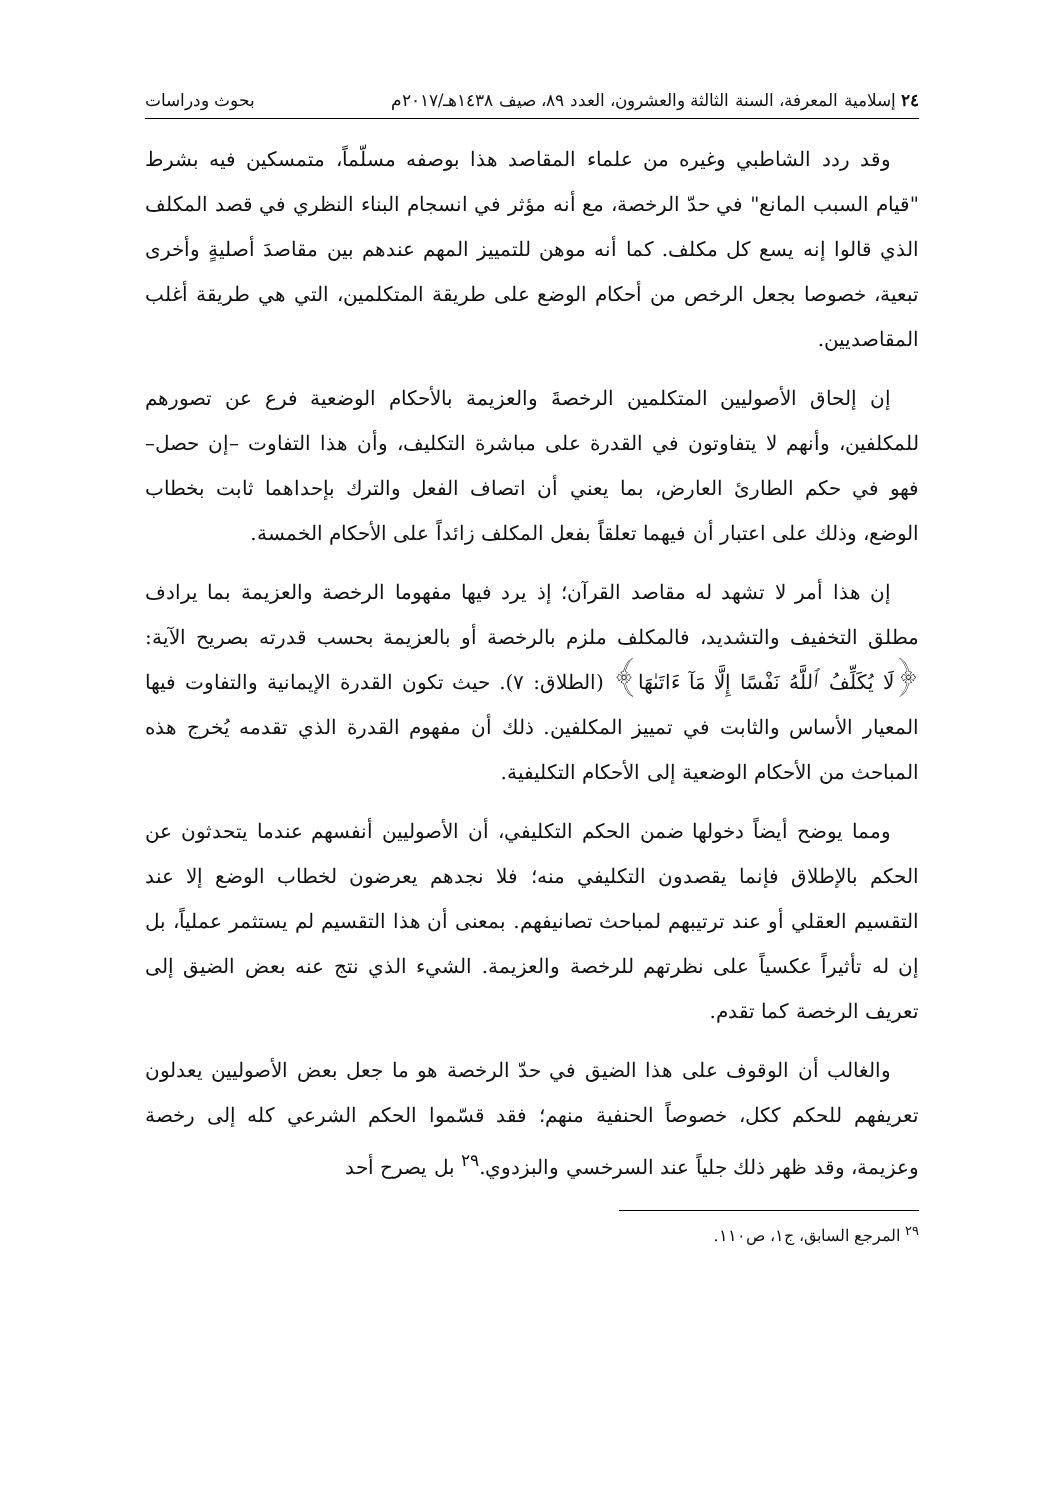٢٤ إسلامية المعرفة، السنة الثالثة والعشرون، العدد ٨٩، صيف ١٤٣٨هـ/٢٠١٧م بحوث ودراسات
وقد ردد الشاطبي وغيره من علماء المقاصد هذا بوصفه مسلّماً، متمسكين فيه بشرط "قيام السبب المانع" في حدّ الرخصة، مع أنه مؤثر في انسجام البناء النظري في قصد المكلف الذي قالوا إنه يسع كل مكلف. كما أنه موهن للتمييز المهم عندهم بين مقاصدَ أصليةٍ وأخرى تبعية، خصوصا بجعل الرخص من أحكام الوضع على طريقة المتكلمين، التي هي طريقة أغلب المقاصديين.
إن إلحاق الأصوليين المتكلمين الرخصةَ والعزيمة بالأحكام الوضعية فرع عن تصورهم للمكلفين، وأنهم لا يتفاوتون في القدرة على مباشرة التكليف، وأن هذا التفاوت –إن حصل– فهو في حكم الطارئ العارض، بما يعني أن اتصاف الفعل والترك بإحداهما ثابت بخطاب الوضع، وذلك على اعتبار أن فيهما تعلقاً بفعل المكلف زائداً على الأحكام الخمسة.
إن هذا أمر لا تشهد له مقاصد القرآن؛ إذ يرد فيها مفهوما الرخصة والعزيمة بما يرادف مطلق التخفيف والتشديد، فالمكلف ملزم بالرخصة أو بالعزيمة بحسب قدرته بصريح الآية: ﴿لَا يُكَلِّفُ ٱللَّهُ نَفْسًا إِلَّا مَآ ءَاتَىٰهَا﴾ (الطلاق: ٧). حيث تكون القدرة الإيمانية والتفاوت فيها المعيار الأساس والثابت في تمييز المكلفين. ذلك أن مفهوم القدرة الذي تقدمه يُخرج هذه المباحث من الأحكام الوضعية إلى الأحكام التكليفية.
ومما يوضح أيضاً دخولها ضمن الحكم التكليفي، أن الأصوليين أنفسهم عندما يتحدثون عن الحكم بالإطلاق فإنما يقصدون التكليفي منه؛ فلا نجدهم يعرضون لخطاب الوضع إلا عند التقسيم العقلي أو عند ترتيبهم لمباحث تصانيفهم. بمعنى أن هذا التقسيم لم يستثمر عملياً، بل إن له تأثيراً عكسياً على نظرتهم للرخصة والعزيمة. الشيء الذي نتج عنه بعض الضيق إلى تعريف الرخصة كما تقدم.
والغالب أن الوقوف على هذا الضيق في حدّ الرخصة هو ما جعل بعض الأصوليين يعدلون تعريفهم للحكم ككل، خصوصاً الحنفية منهم؛ فقد قسّموا الحكم الشرعي كله إلى رخصة وعزيمة، وقد ظهر ذلك جلياً عند السرخسي والبزدوي.<sup>٢٩</sup> بل يصرح أحد
<sup>٢٩</sup> المرجع السابق، ج١، ص١١٠.